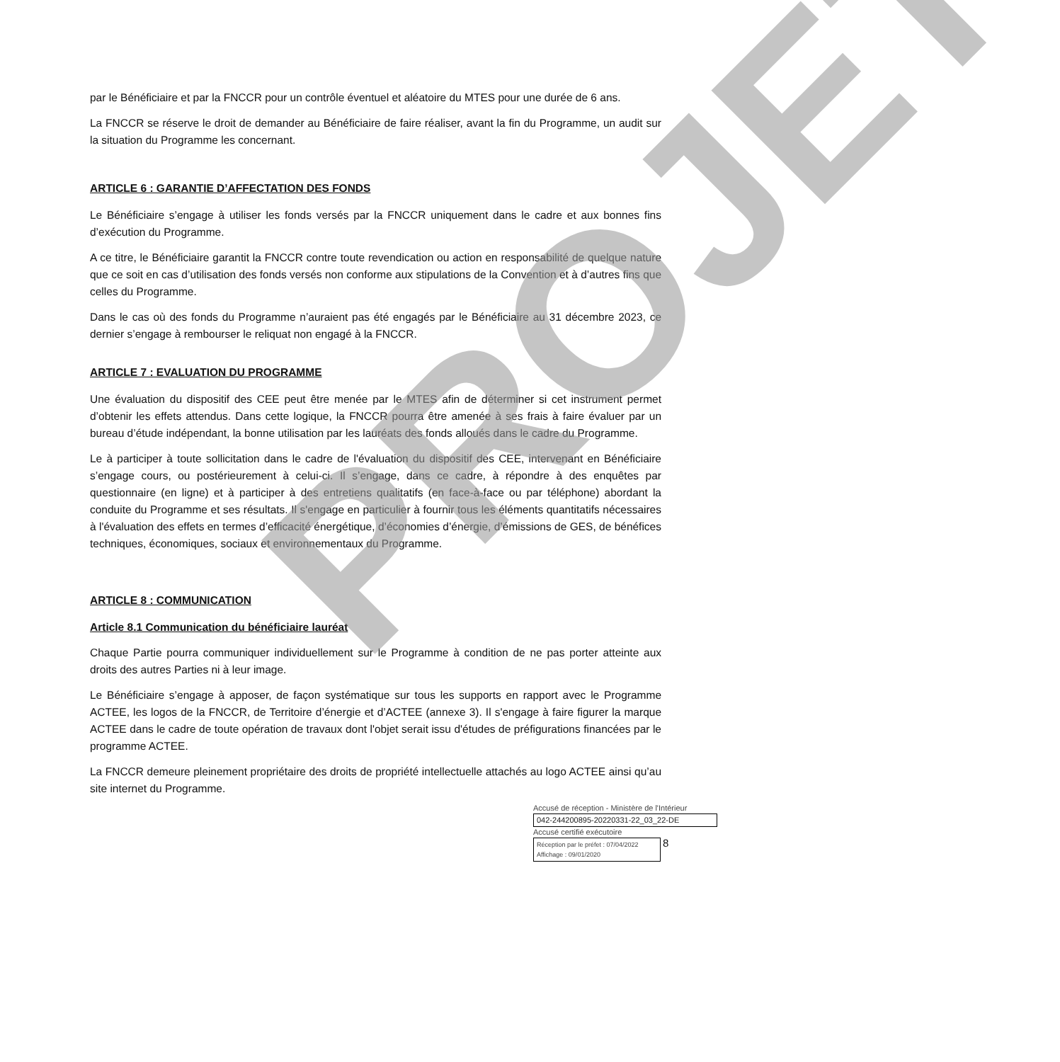PROJET
par le Bénéficiaire et par la FNCCR pour un contrôle éventuel et aléatoire du MTES pour une durée de 6 ans.
La FNCCR se réserve le droit de demander au Bénéficiaire de faire réaliser, avant la fin du Programme, un audit sur la situation du Programme les concernant.
ARTICLE 6 : GARANTIE D’AFFECTATION DES FONDS
Le Bénéficiaire s’engage à utiliser les fonds versés par la FNCCR uniquement dans le cadre et aux bonnes fins d’exécution du Programme.
A ce titre, le Bénéficiaire garantit la FNCCR contre toute revendication ou action en responsabilité de quelque nature que ce soit en cas d’utilisation des fonds versés non conforme aux stipulations de la Convention et à d’autres fins que celles du Programme.
Dans le cas où des fonds du Programme n’auraient pas été engagés par le Bénéficiaire au 31 décembre 2023, ce dernier s’engage à rembourser le reliquat non engagé à la FNCCR.
ARTICLE 7 : EVALUATION DU PROGRAMME
Une évaluation du dispositif des CEE peut être menée par le MTES afin de déterminer si cet instrument permet d’obtenir les effets attendus. Dans cette logique, la FNCCR pourra être amenée à ses frais à faire évaluer par un bureau d’étude indépendant, la bonne utilisation par les lauréats des fonds alloués dans le cadre du Programme.
Le à participer à toute sollicitation dans le cadre de l'évaluation du dispositif des CEE, intervenant en Bénéficiaire s’engage cours, ou postérieurement à celui-ci. Il s’engage, dans ce cadre, à répondre à des enquêtes par questionnaire (en ligne) et à participer à des entretiens qualitatifs (en face-à-face ou par téléphone) abordant la conduite du Programme et ses résultats. Il s'engage en particulier à fournir tous les éléments quantitatifs nécessaires à l'évaluation des effets en termes d’efficacité énergétique, d’économies d’énergie, d’émissions de GES, de bénéfices techniques, économiques, sociaux et environnementaux du Programme.
ARTICLE 8 : COMMUNICATION
Article 8.1 Communication du bénéficiaire lauréat
Chaque Partie pourra communiquer individuellement sur le Programme à condition de ne pas porter atteinte aux droits des autres Parties ni à leur image.
Le Bénéficiaire s’engage à apposer, de façon systématique sur tous les supports en rapport avec le Programme ACTEE, les logos de la FNCCR, de Territoire d’énergie et d’ACTEE (annexe 3). Il s'engage à faire figurer la marque ACTEE dans le cadre de toute opération de travaux dont l'objet serait issu d'études de préfigurations financées par le programme ACTEE.
La FNCCR demeure pleinement propriétaire des droits de propriété intellectuelle attachés au logo ACTEE ainsi qu’au site internet du Programme.
Accusé de réception - Ministère de l'Intérieur
042-244200895-20220331-22_03_22-DE
Accusé certifié exécutoire
Réception par le préfet : 07/04/2022
Affichage : 09/01/2020 8